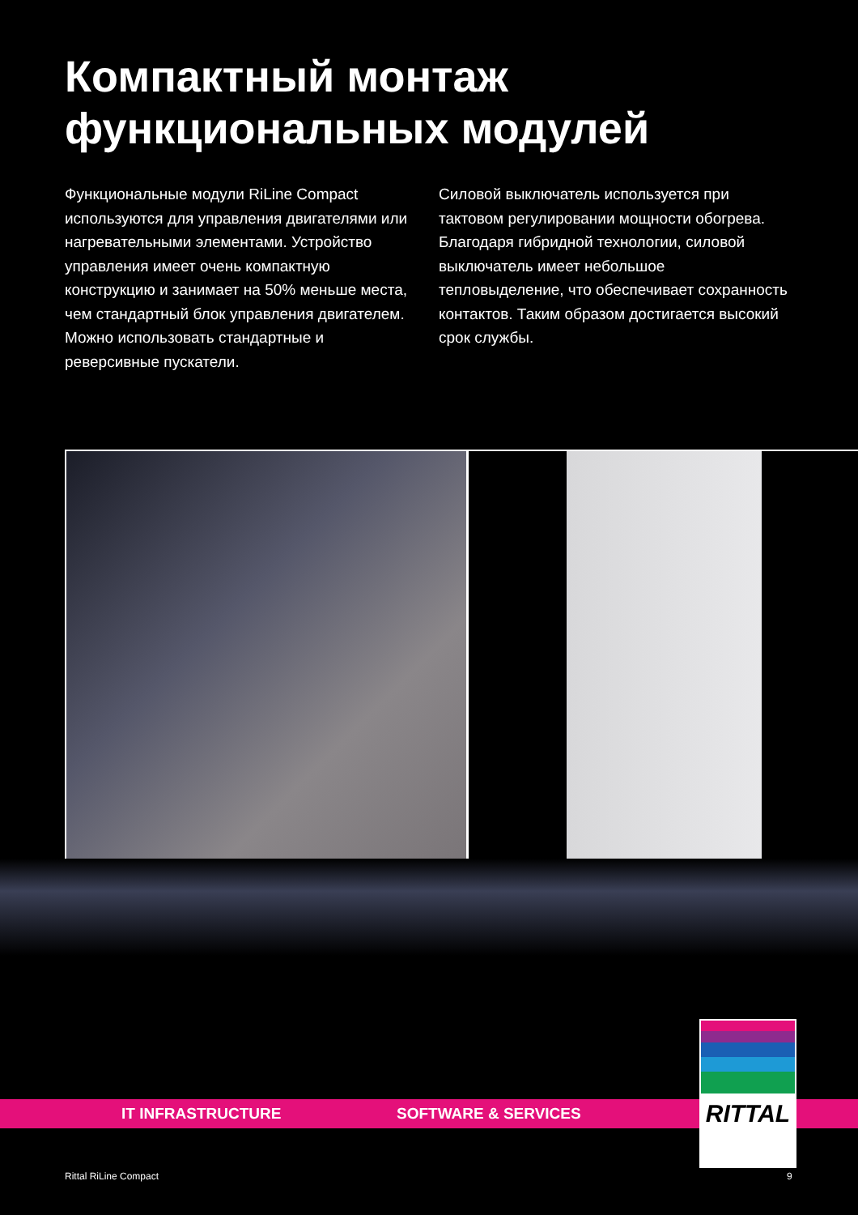Компактный монтаж
функциональных модулей
Функциональные модули RiLine Compact используются для управления двигателями или нагревательными элементами. Устройство управления имеет очень компактную конструкцию и занимает на 50% меньше места, чем стандартный блок управления двигателем. Можно использовать стандартные и реверсивные пускатели.
Силовой выключатель используется при тактовом регулировании мощности обогрева. Благодаря гибридной технологии, силовой выключатель имеет небольшое тепловыделение, что обеспечивает сохранность контактов. Таким образом достигается высокий срок службы.
IT INFRASTRUCTURE SOFTWARE & SERVICES
RITTAL
Rittal RiLine Compact 9